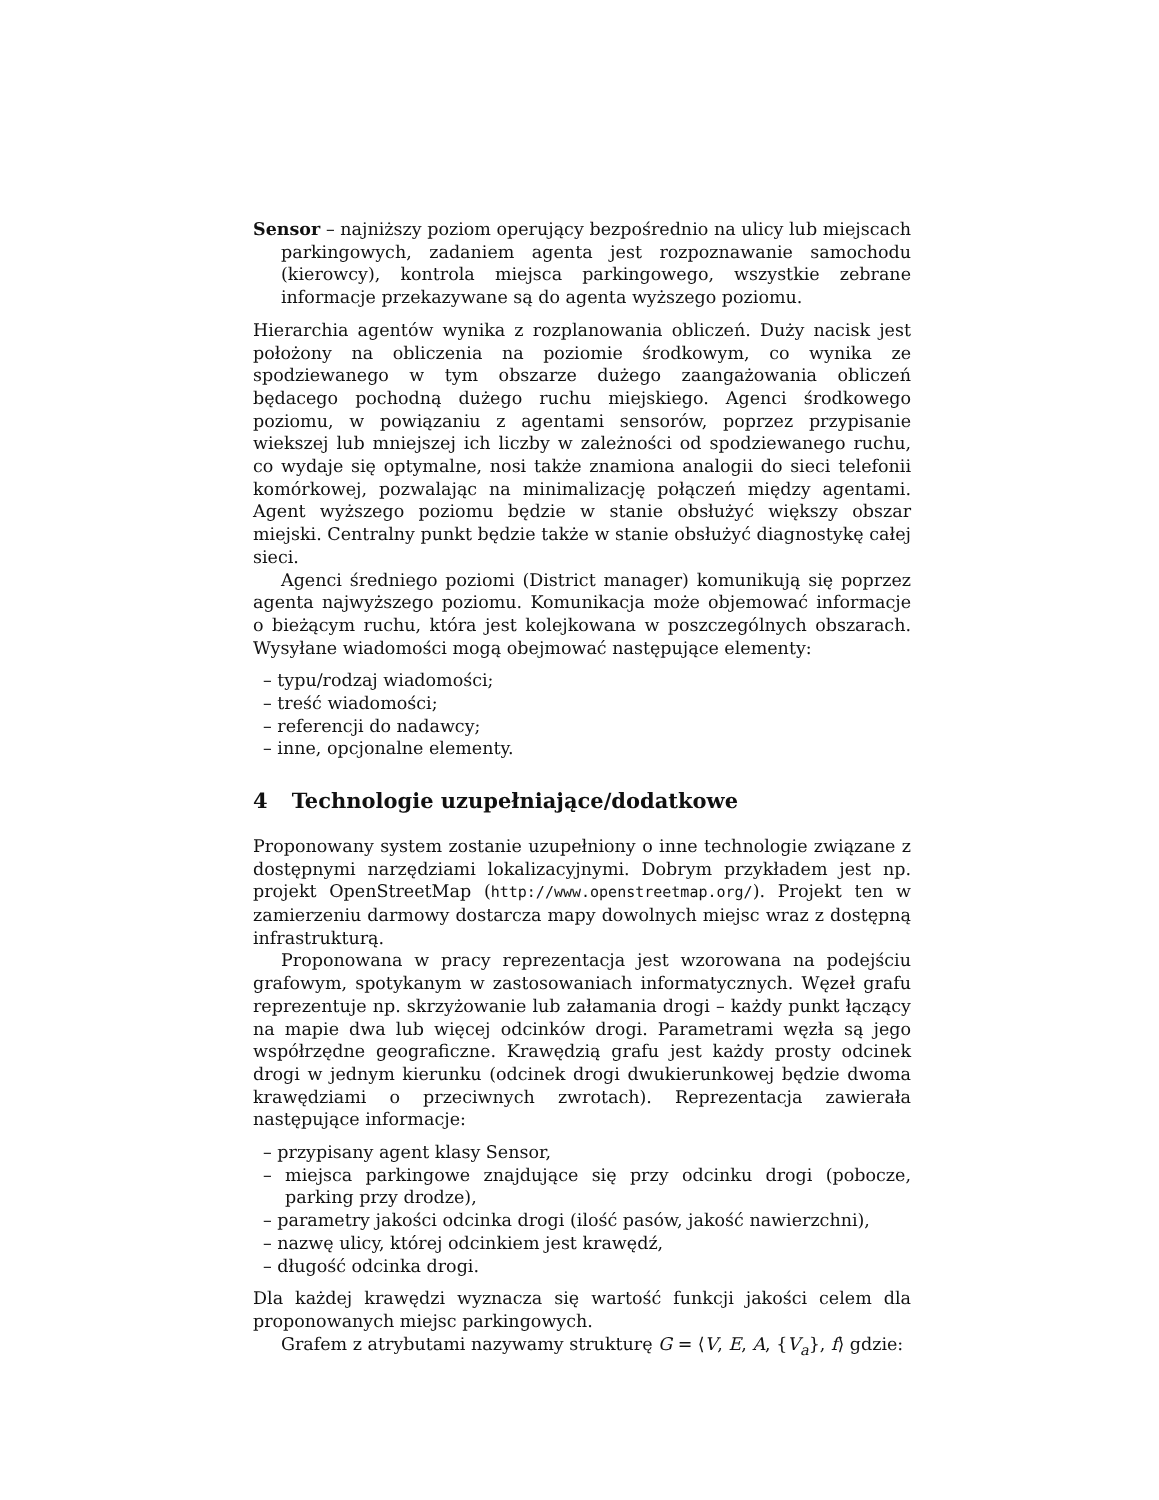Sensor – najniższy poziom operujący bezpośrednio na ulicy lub miejscach parkingowych, zadaniem agenta jest rozpoznawanie samochodu (kierowcy), kontrola miejsca parkingowego, wszystkie zebrane informacje przekazywane są do agenta wyższego poziomu.
Hierarchia agentów wynika z rozplanowania obliczeń. Duży nacisk jest położony na obliczenia na poziomie środkowym, co wynika ze spodziewanego w tym obszarze dużego zaangażowania obliczeń będacego pochodną dużego ruchu miejskiego. Agenci środkowego poziomu, w powiązaniu z agentami sensorów, poprzez przypisanie wiekszej lub mniejszej ich liczby w zależności od spodziewanego ruchu, co wydaje się optymalne, nosi także znamiona analogii do sieci telefonii komórkowej, pozwalając na minimalizację połączeń między agentami. Agent wyższego poziomu będzie w stanie obsłużyć większy obszar miejski. Centralny punkt będzie także w stanie obsłużyć diagnostykę całej sieci.
Agenci średniego poziomi (District manager) komunikują się poprzez agenta najwyższego poziomu. Komunikacja może objemować informacje o bieżącym ruchu, która jest kolejkowana w poszczególnych obszarach. Wysyłane wiadomości mogą obejmować następujące elementy:
– typu/rodzaj wiadomości;
– treść wiadomości;
– referencji do nadawcy;
– inne, opcjonalne elementy.
4 Technologie uzupełniające/dodatkowe
Proponowany system zostanie uzupełniony o inne technologie związane z dostępnymi narzędziami lokalizacyjnymi. Dobrym przykładem jest np. projekt OpenStreetMap (http://www.openstreetmap.org/). Projekt ten w zamierzeniu darmowy dostarcza mapy dowolnych miejsc wraz z dostępną infrastrukturą.
Proponowana w pracy reprezentacja jest wzorowana na podejściu grafowym, spotykanym w zastosowaniach informatycznych. Węzeł grafu reprezentuje np. skrzyżowanie lub załamania drogi – każdy punkt łączący na mapie dwa lub więcej odcinków drogi. Parametrami węzła są jego współrzędne geograficzne. Krawędzią grafu jest każdy prosty odcinek drogi w jednym kierunku (odcinek drogi dwukierunkowej będzie dwoma krawędziami o przeciwnych zwrotach). Reprezentacja zawierała następujące informacje:
– przypisany agent klasy Sensor,
– miejsca parkingowe znajdujące się przy odcinku drogi (pobocze, parking przy drodze),
– parametry jakości odcinka drogi (ilość pasów, jakość nawierzchni),
– nazwę ulicy, której odcinkiem jest krawędź,
– długość odcinka drogi.
Dla każdej krawędzi wyznacza się wartość funkcji jakości celem dla proponowanych miejsc parkingowych.
Grafem z atrybutami nazywamy strukturę G = ⟨V, E, A, {V<sub>a</sub>}, f⟩ gdzie: